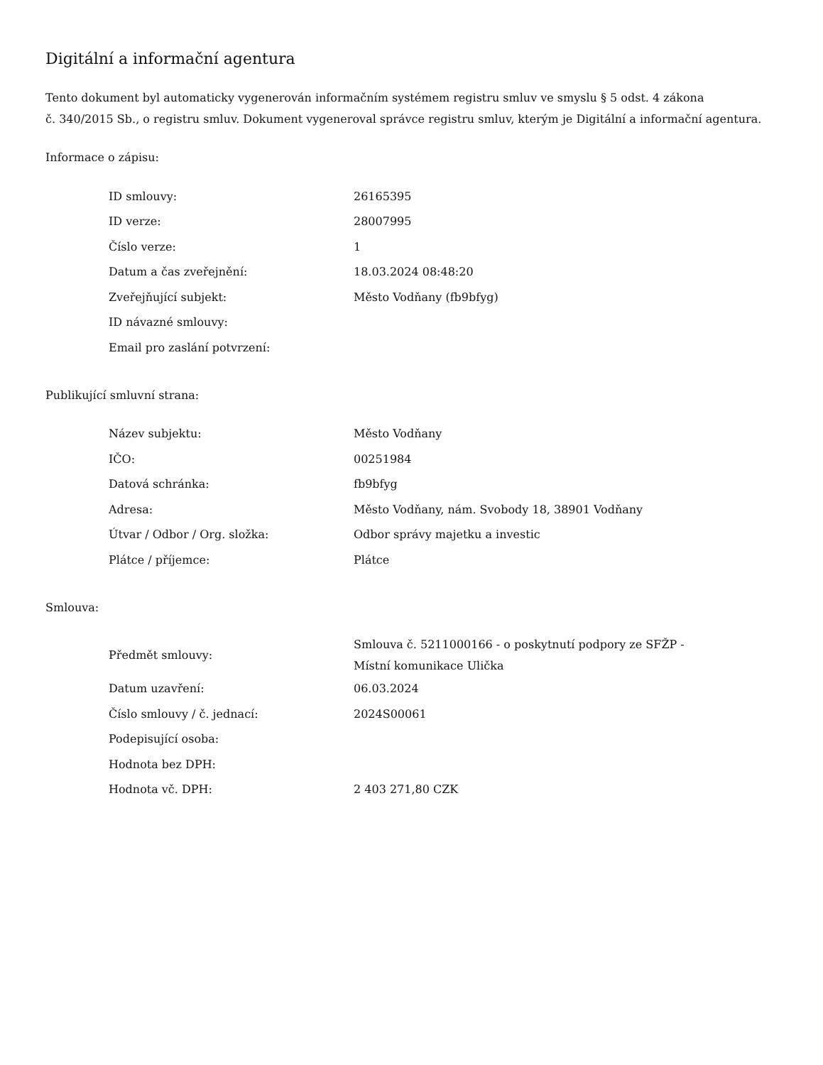Digitální a informační agentura
Tento dokument byl automaticky vygenerován informačním systémem registru smluv ve smyslu § 5 odst. 4 zákona
č. 340/2015 Sb., o registru smluv. Dokument vygeneroval správce registru smluv, kterým je Digitální a informační agentura.
Informace o zápisu:
| ID smlouvy: | 26165395 |
| ID verze: | 28007995 |
| Číslo verze: | 1 |
| Datum a čas zveřejnění: | 18.03.2024 08:48:20 |
| Zveřejňující subjekt: | Město Vodňany (fb9bfyg) |
| ID návazné smlouvy: | |
| Email pro zaslání potvrzení: | |
Publikující smluvní strana:
| Název subjektu: | Město Vodňany |
| IČO: | 00251984 |
| Datová schránka: | fb9bfyg |
| Adresa: | Město Vodňany, nám. Svobody 18, 38901 Vodňany |
| Útvar / Odbor / Org. složka: | Odbor správy majetku a investic |
| Plátce / příjemce: | Plátce |
Smlouva:
| Předmět smlouvy: | Smlouva č. 5211000166 - o poskytnutí podpory ze SFŽP - Místní komunikace Ulička |
| Datum uzavření: | 06.03.2024 |
| Číslo smlouvy / č. jednací: | 2024S00061 |
| Podepisující osoba: | |
| Hodnota bez DPH: | |
| Hodnota vč. DPH: | 2 403 271,80 CZK |